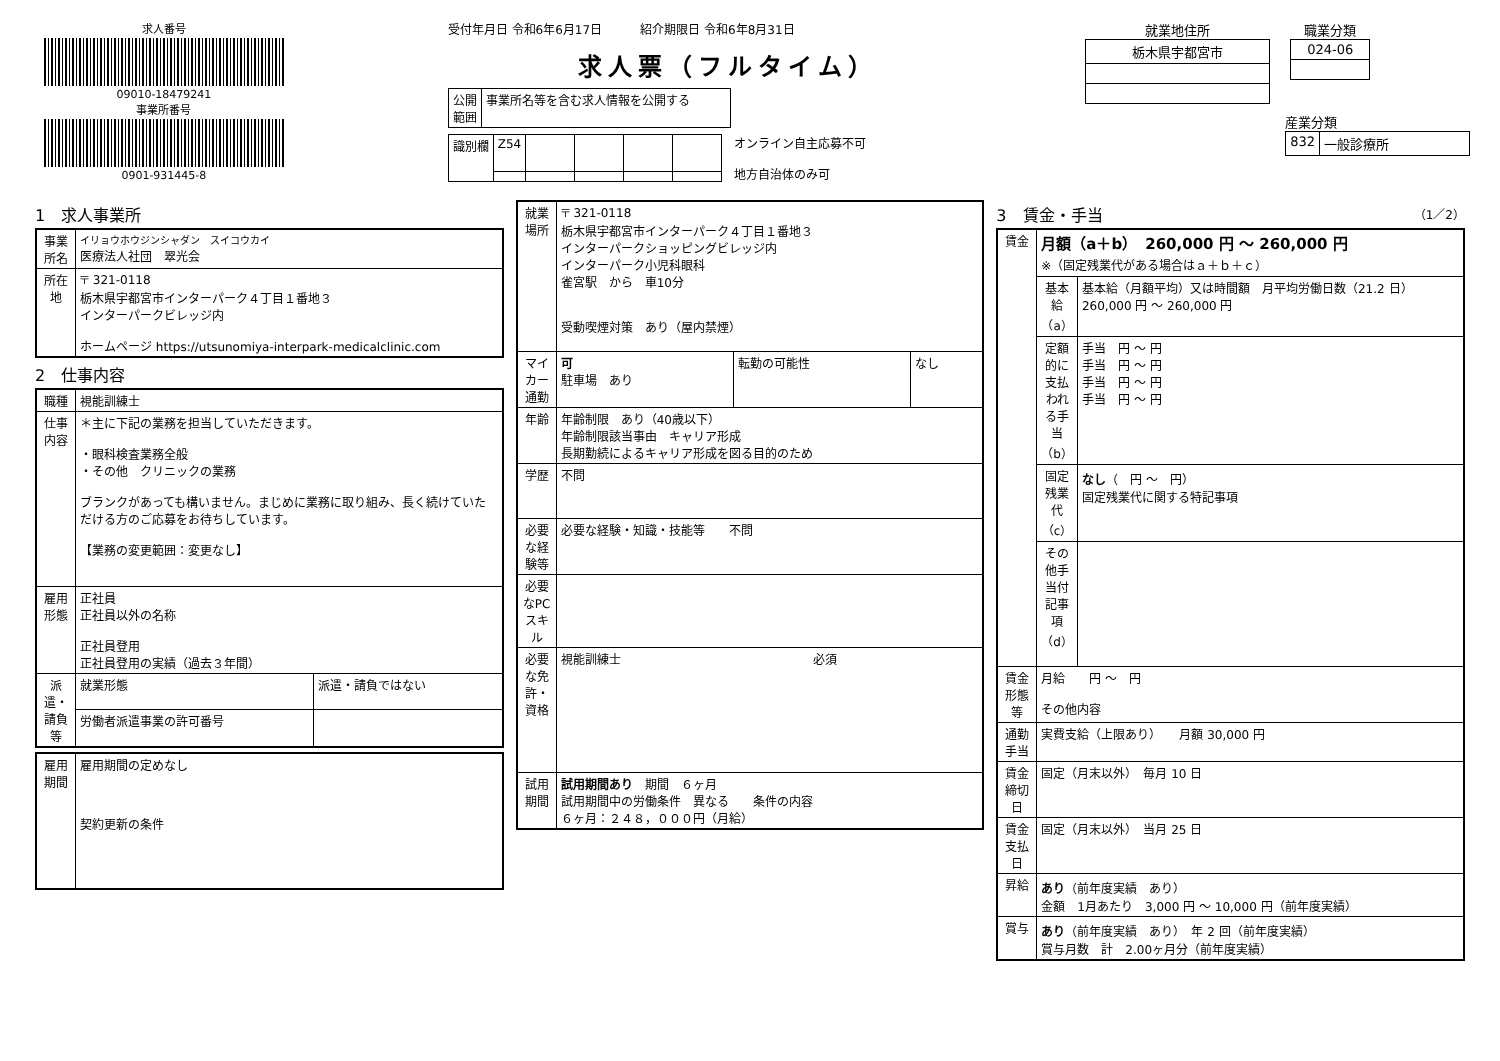求人番号
09010-18479241
事業所番号
0901-931445-8
受付年月日 令和6年6月17日 紹介期限日 令和6年8月31日
求人票（フルタイム）
| 公開 範囲 | 事業所名等を含む求人情報を公開する |
| 識別欄 | Z54 | | | | |
オンライン自主応募不可
地方自治体のみ可
就業地住所
| 栃木県宇都宮市 |
職業分類
| 024-06 |
産業分類
| 832 | 一般診療所 |
1　求人事業所
| 事業所名 | イリョウホウジンシャダン スイコウカイ 医療法人社団 翠光会 |
| 所在地 | 〒 321-0118 栃木県宇都宮市インターパーク４丁目１番地３ インターパークビレッジ内 ホームページ https://utsunomiya-interpark-medicalclinic.com |
2　仕事内容
| 職種 | 視能訓練士 | |
| 仕事内容 | ＊主に下記の業務を担当していただきます。 ・眼科検査業務全般 ・その他 クリニックの業務 ブランクがあっても構いません。まじめに業務に取り組み、長く続けていただける方のご応募をお待ちしています。 【業務の変更範囲：変更なし】 | |
| 雇用形態 | 正社員 正社員以外の名称 正社員登用 正社員登用の実績（過去３年間） | |
| 派遣・請負等 | 就業形態 | 派遣・請負ではない |
| | 労働者派遣事業の許可番号 | |
| 雇用期間 | 雇用期間の定めなし 契約更新の条件 |
| 就業場所 | 〒 321-0118 栃木県宇都宮市インターパーク４丁目１番地３ インターパークショッピングビレッジ内 インターパーク小児科眼科 雀宮駅 から 車10分 受動喫煙対策 あり（屋内禁煙） | | |
| マイカー通勤 | 可 駐車場 あり | 転勤の可能性 | なし |
| 年齢 | 年齢制限 あり（40歳以下） 年齢制限該当事由 キャリア形成 長期勤続によるキャリア形成を図る目的のため | | |
| 学歴 | 不問 | | |
| 必要な経験等 | 必要な経験・知識・技能等 不問 | | |
| 必要なPCスキル | | | |
| 必要な免許・資格 | 視能訓練士 必須 | | |
| 試用期間 | 試用期間あり 期間 ６ヶ月 試用期間中の労働条件 異なる 条件の内容 ６ヶ月：２４８，０００円（月給） | | |
3　賃金・手当 （1／2）
| 賃金 | 月額（a＋b） 260,000 円 ～ 260,000 円 ※（固定残業代がある場合はａ＋ｂ＋ｃ） | |
| | 基本給（a） | 基本給（月額平均）又は時間額 月平均労働日数（21.2 日） 260,000 円 ～ 260,000 円 |
| | 定額的に支払われる手当（b） | 手当 円 ～ 円 手当 円 ～ 円 手当 円 ～ 円 手当 円 ～ 円 |
| | 固定残業代（c） | なし （ 円 ～ 円） 固定残業代に関する特記事項 |
| | その他手当付記事項（d） | |
| 賃金形態等 | 月給 円 ～ 円 その他内容 | |
| 通勤手当 | 実費支給（上限あり） 月額 30,000 円 | |
| 賃金締切日 | 固定（月末以外） 毎月 10 日 | |
| 賃金支払日 | 固定（月末以外） 当月 25 日 | |
| 昇給 | あり （前年度実績 あり） 金額 1月あたり 3,000 円 ～ 10,000 円（前年度実績） | |
| 賞与 | あり （前年度実績 あり） 年 2 回（前年度実績） 賞与月数 計 2.00ヶ月分（前年度実績） | |